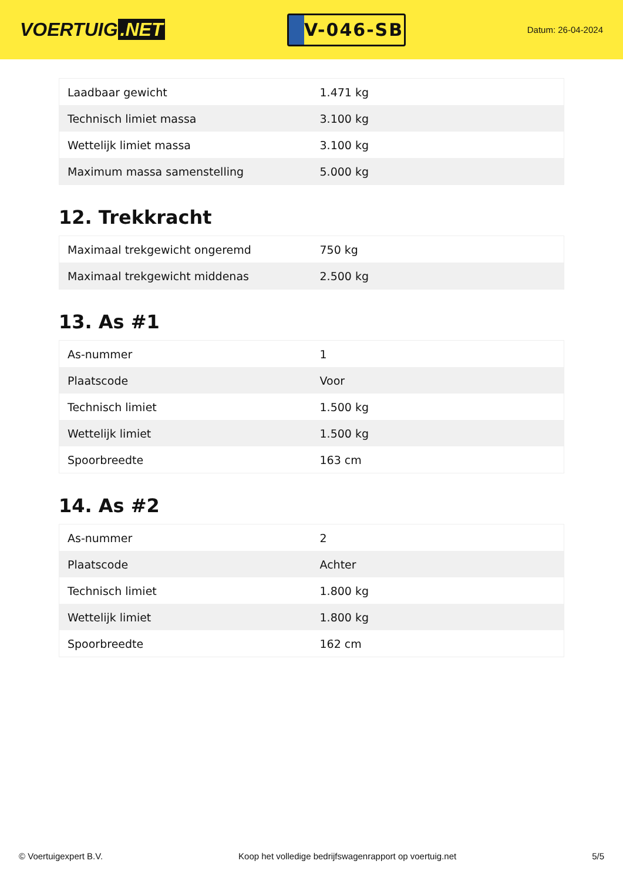VOERTUIG.NET
V-046-SB
Datum: 26-04-2024
| Laadbaar gewicht | 1.471 kg |
| Technisch limiet massa | 3.100 kg |
| Wettelijk limiet massa | 3.100 kg |
| Maximum massa samenstelling | 5.000 kg |
12. Trekkracht
| Maximaal trekgewicht ongeremd | 750 kg |
| Maximaal trekgewicht middenas | 2.500 kg |
13. As #1
| As-nummer | 1 |
| Plaatscode | Voor |
| Technisch limiet | 1.500 kg |
| Wettelijk limiet | 1.500 kg |
| Spoorbreedte | 163 cm |
14. As #2
| As-nummer | 2 |
| Plaatscode | Achter |
| Technisch limiet | 1.800 kg |
| Wettelijk limiet | 1.800 kg |
| Spoorbreedte | 162 cm |
© Voertuigexpert B.V. Koop het volledige bedrijfswagenrapport op voertuig.net 5/5